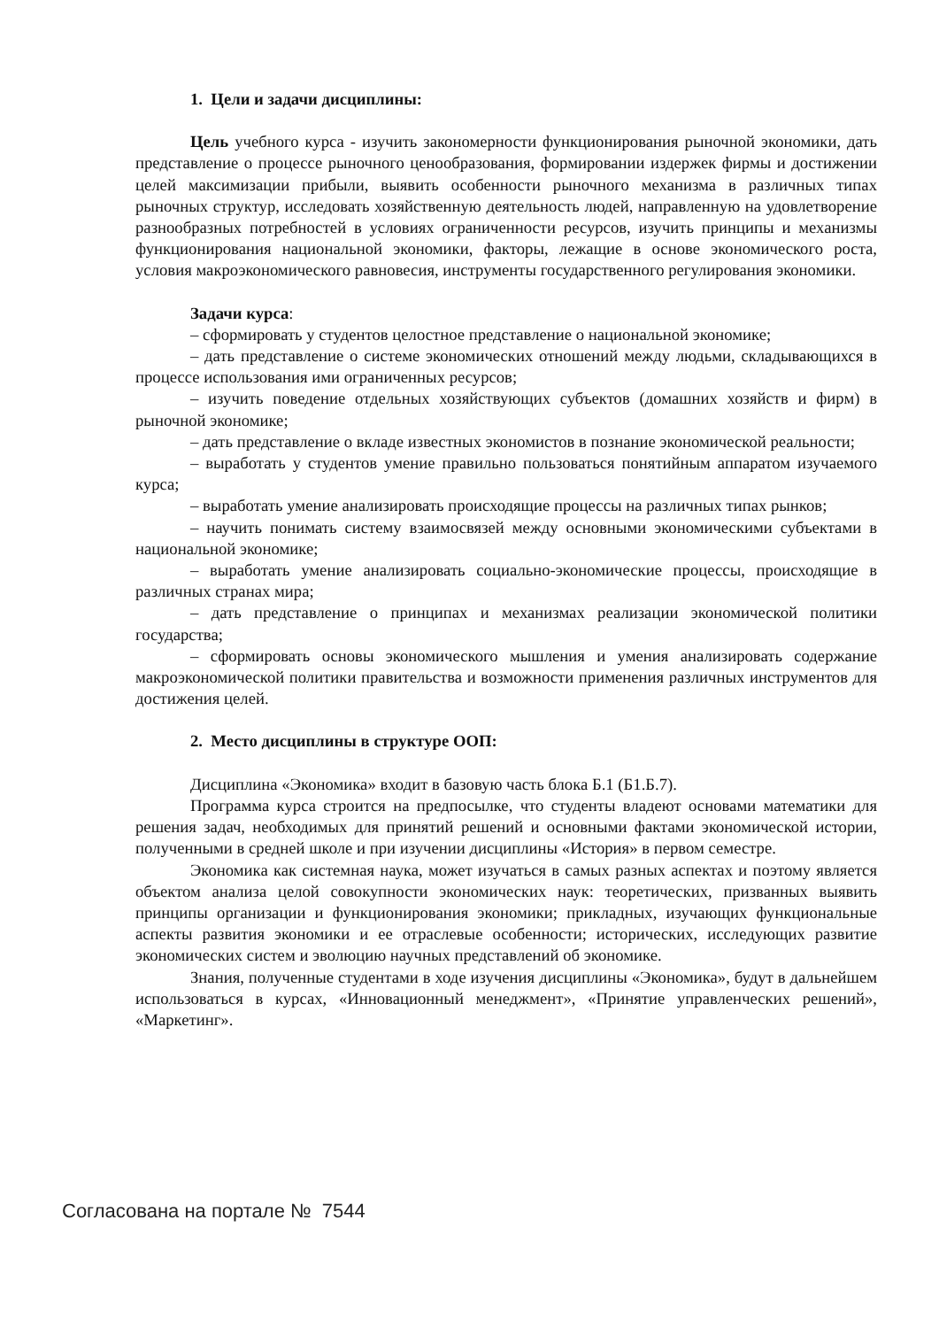1. Цели и задачи дисциплины:
Цель учебного курса - изучить закономерности функционирования рыночной экономики, дать представление о процессе рыночного ценообразования, формировании издержек фирмы и достижении целей максимизации прибыли, выявить особенности рыночного механизма в различных типах рыночных структур, исследовать хозяйственную деятельность людей, направленную на удовлетворение разнообразных потребностей в условиях ограниченности ресурсов, изучить принципы и механизмы функционирования национальной экономики, факторы, лежащие в основе экономического роста, условия макроэкономического равновесия, инструменты государственного регулирования экономики.
Задачи курса:
– сформировать у студентов целостное представление о национальной экономике;
– дать представление о системе экономических отношений между людьми, складывающихся в процессе использования ими ограниченных ресурсов;
– изучить поведение отдельных хозяйствующих субъектов (домашних хозяйств и фирм) в рыночной экономике;
– дать представление о вкладе известных экономистов в познание экономической реальности;
– выработать у студентов умение правильно пользоваться понятийным аппаратом изучаемого курса;
– выработать умение анализировать происходящие процессы на различных типах рынков;
– научить понимать систему взаимосвязей между основными экономическими субъектами в национальной экономике;
– выработать умение анализировать социально-экономические процессы, происходящие в различных странах мира;
– дать представление о принципах и механизмах реализации экономической политики государства;
– сформировать основы экономического мышления и умения анализировать содержание макроэкономической политики правительства и возможности применения различных инструментов для достижения целей.
2. Место дисциплины в структуре ООП:
Дисциплина «Экономика» входит в базовую часть блока Б.1 (Б1.Б.7).
Программа курса строится на предпосылке, что студенты владеют основами математики для решения задач, необходимых для принятий решений и основными фактами экономической истории, полученными в средней школе и при изучении дисциплины «История» в первом семестре.
Экономика как системная наука, может изучаться в самых разных аспектах и поэтому является объектом анализа целой совокупности экономических наук: теоретических, призванных выявить принципы организации и функционирования экономики; прикладных, изучающих функциональные аспекты развития экономики и ее отраслевые особенности; исторических, исследующих развитие экономических систем и эволюцию научных представлений об экономике.
Знания, полученные студентами в ходе изучения дисциплины «Экономика», будут в дальнейшем использоваться в курсах, «Инновационный менеджмент», «Принятие управленческих решений», «Маркетинг».
Согласована на портале № 7544